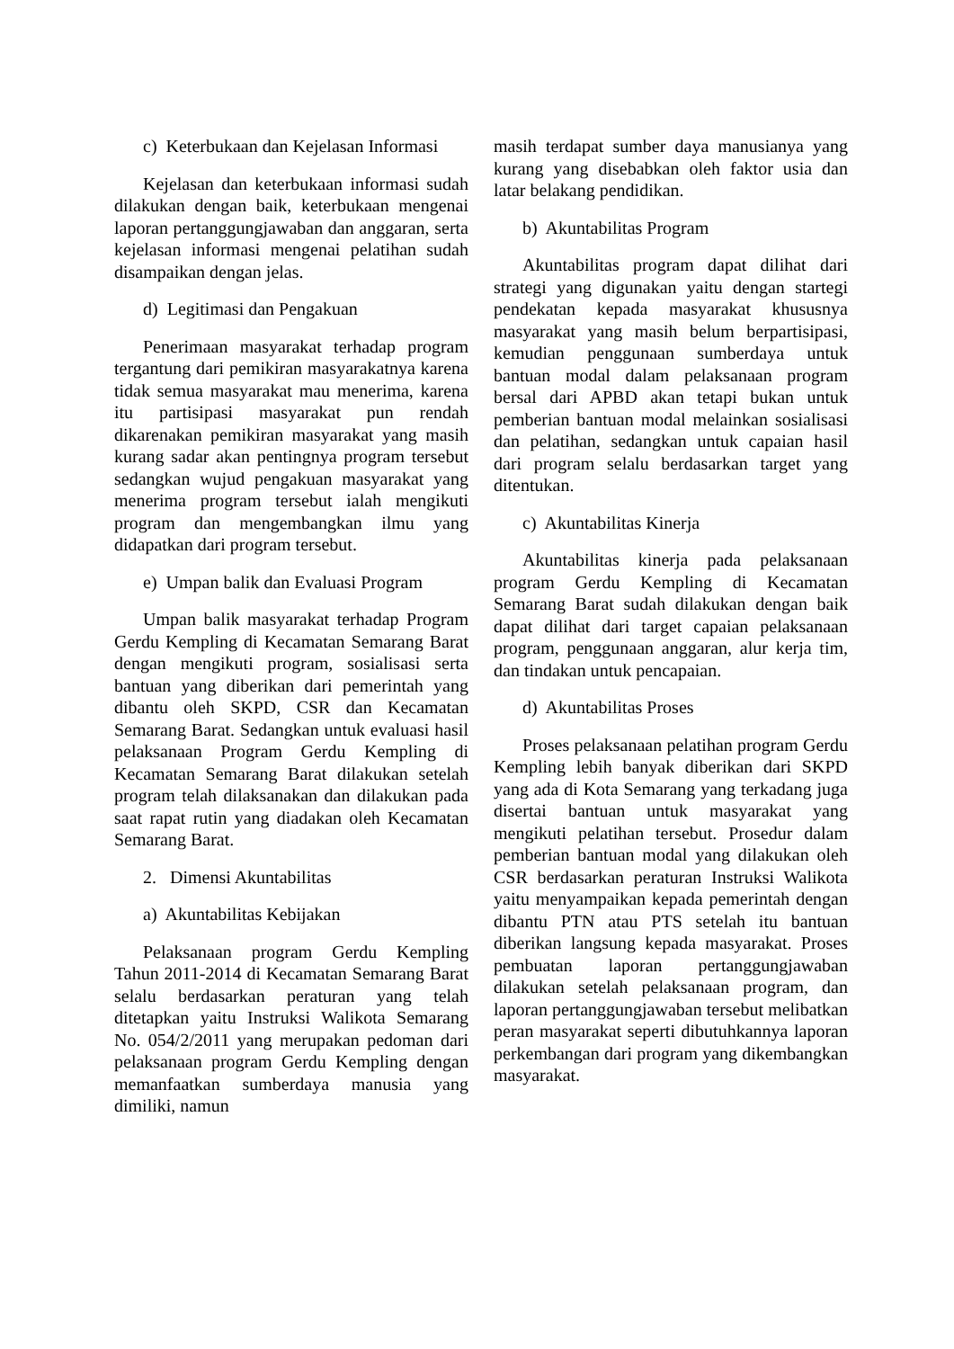c) Keterbukaan dan Kejelasan Informasi
Kejelasan dan keterbukaan informasi sudah dilakukan dengan baik, keterbukaan mengenai laporan pertanggungjawaban dan anggaran, serta kejelasan informasi mengenai pelatihan sudah disampaikan dengan jelas.
d) Legitimasi dan Pengakuan
Penerimaan masyarakat terhadap program tergantung dari pemikiran masyarakatnya karena tidak semua masyarakat mau menerima, karena itu partisipasi masyarakat pun rendah dikarenakan pemikiran masyarakat yang masih kurang sadar akan pentingnya program tersebut sedangkan wujud pengakuan masyarakat yang menerima program tersebut ialah mengikuti program dan mengembangkan ilmu yang didapatkan dari program tersebut.
e) Umpan balik dan Evaluasi Program
Umpan balik masyarakat terhadap Program Gerdu Kempling di Kecamatan Semarang Barat dengan mengikuti program, sosialisasi serta bantuan yang diberikan dari pemerintah yang dibantu oleh SKPD, CSR dan Kecamatan Semarang Barat. Sedangkan untuk evaluasi hasil pelaksanaan Program Gerdu Kempling di Kecamatan Semarang Barat dilakukan setelah program telah dilaksanakan dan dilakukan pada saat rapat rutin yang diadakan oleh Kecamatan Semarang Barat.
2. Dimensi Akuntabilitas
a) Akuntabilitas Kebijakan
Pelaksanaan program Gerdu Kempling Tahun 2011-2014 di Kecamatan Semarang Barat selalu berdasarkan peraturan yang telah ditetapkan yaitu Instruksi Walikota Semarang No. 054/2/2011 yang merupakan pedoman dari pelaksanaan program Gerdu Kempling dengan memanfaatkan sumberdaya manusia yang dimiliki, namun
masih terdapat sumber daya manusianya yang kurang yang disebabkan oleh faktor usia dan latar belakang pendidikan.
b) Akuntabilitas Program
Akuntabilitas program dapat dilihat dari strategi yang digunakan yaitu dengan startegi pendekatan kepada masyarakat khususnya masyarakat yang masih belum berpartisipasi, kemudian penggunaan sumberdaya untuk bantuan modal dalam pelaksanaan program bersal dari APBD akan tetapi bukan untuk pemberian bantuan modal melainkan sosialisasi dan pelatihan, sedangkan untuk capaian hasil dari program selalu berdasarkan target yang ditentukan.
c) Akuntabilitas Kinerja
Akuntabilitas kinerja pada pelaksanaan program Gerdu Kempling di Kecamatan Semarang Barat sudah dilakukan dengan baik dapat dilihat dari target capaian pelaksanaan program, penggunaan anggaran, alur kerja tim, dan tindakan untuk pencapaian.
d) Akuntabilitas Proses
Proses pelaksanaan pelatihan program Gerdu Kempling lebih banyak diberikan dari SKPD yang ada di Kota Semarang yang terkadang juga disertai bantuan untuk masyarakat yang mengikuti pelatihan tersebut. Prosedur dalam pemberian bantuan modal yang dilakukan oleh CSR berdasarkan peraturan Instruksi Walikota yaitu menyampaikan kepada pemerintah dengan dibantu PTN atau PTS setelah itu bantuan diberikan langsung kepada masyarakat. Proses pembuatan laporan pertanggungjawaban dilakukan setelah pelaksanaan program, dan laporan pertanggungjawaban tersebut melibatkan peran masyarakat seperti dibutuhkannya laporan perkembangan dari program yang dikembangkan masyarakat.